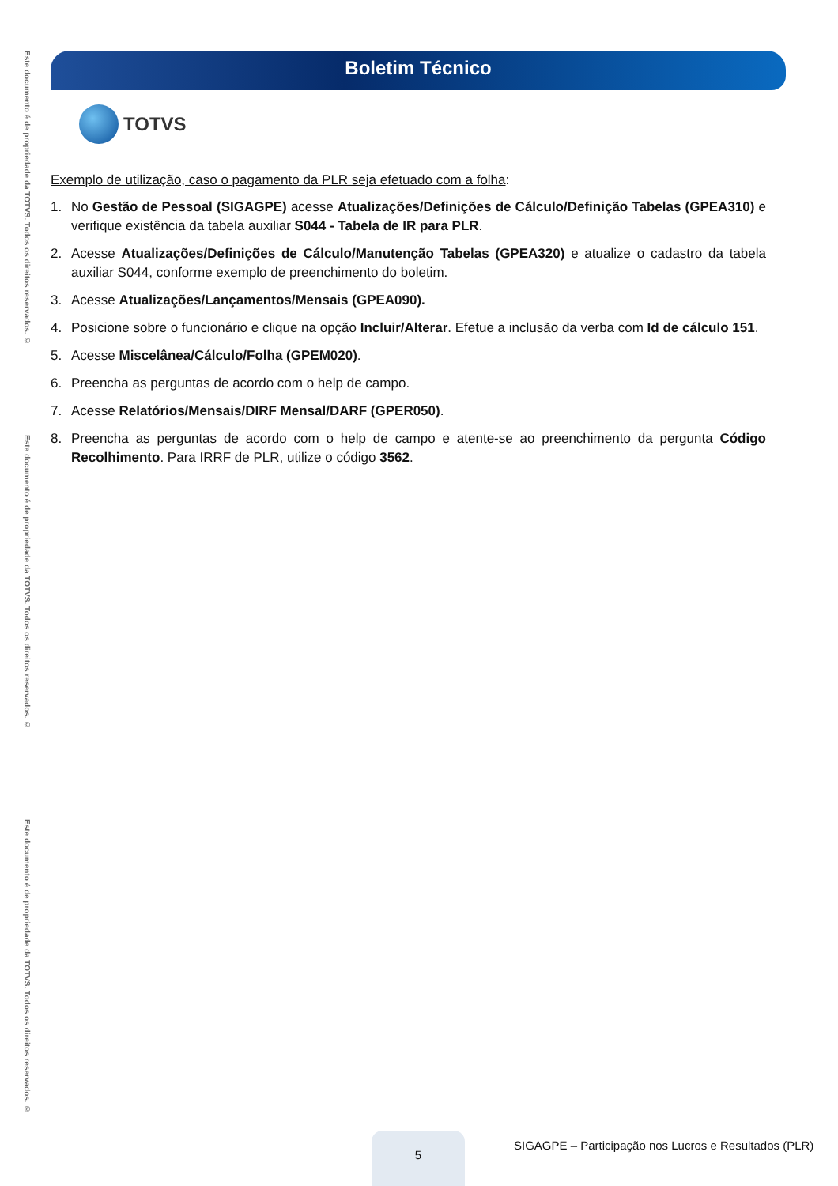Este documento é de propriedade da TOTVS. Todos os direitos reservados. ©
Este documento é de propriedade da TOTVS. Todos os direitos reservados. ©
Este documento é de propriedade da TOTVS. Todos os direitos reservados. ©
Boletim Técnico
TOTVS
Exemplo de utilização, caso o pagamento da PLR seja efetuado com a folha:
1. No Gestão de Pessoal (SIGAGPE) acesse Atualizações/Definições de Cálculo/Definição Tabelas (GPEA310) e verifique existência da tabela auxiliar S044 - Tabela de IR para PLR.
2. Acesse Atualizações/Definições de Cálculo/Manutenção Tabelas (GPEA320) e atualize o cadastro da tabela auxiliar S044, conforme exemplo de preenchimento do boletim.
3. Acesse Atualizações/Lançamentos/Mensais (GPEA090).
4. Posicione sobre o funcionário e clique na opção Incluir/Alterar. Efetue a inclusão da verba com Id de cálculo 151.
5. Acesse Miscelânea/Cálculo/Folha (GPEM020).
6. Preencha as perguntas de acordo com o help de campo.
7. Acesse Relatórios/Mensais/DIRF Mensal/DARF (GPER050).
8. Preencha as perguntas de acordo com o help de campo e atente-se ao preenchimento da pergunta Código Recolhimento. Para IRRF de PLR, utilize o código 3562.
5
SIGAGPE – Participação nos Lucros e Resultados (PLR)